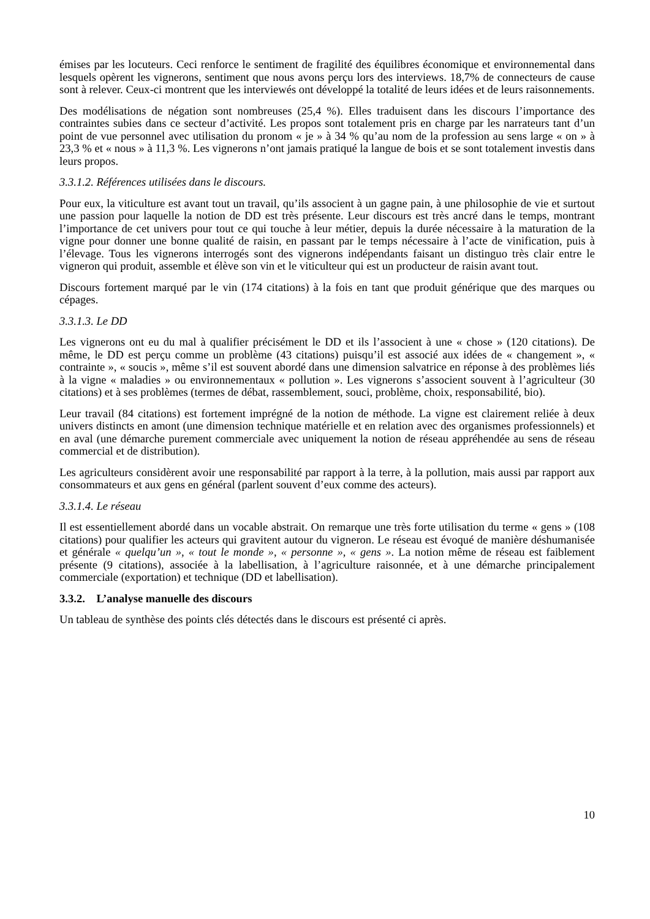émises par les locuteurs. Ceci renforce le sentiment de fragilité des équilibres économique et environnemental dans lesquels opèrent les vignerons, sentiment que nous avons perçu lors des interviews. 18,7% de connecteurs de cause sont à relever. Ceux-ci montrent que les interviewés ont développé la totalité de leurs idées et de leurs raisonnements.
Des modélisations de négation sont nombreuses (25,4 %). Elles traduisent dans les discours l’importance des contraintes subies dans ce secteur d’activité. Les propos sont totalement pris en charge par les narrateurs tant d’un point de vue personnel avec utilisation du pronom « je » à 34 % qu’au nom de la profession au sens large « on » à 23,3 % et « nous » à 11,3 %. Les vignerons n’ont jamais pratiqué la langue de bois et se sont totalement investis dans leurs propos.
3.3.1.2. Références utilisées dans le discours.
Pour eux, la viticulture est avant tout un travail, qu’ils associent à un gagne pain, à une philosophie de vie et surtout une passion pour laquelle la notion de DD est très présente. Leur discours est très ancré dans le temps, montrant l’importance de cet univers pour tout ce qui touche à leur métier, depuis la durée nécessaire à la maturation de la vigne pour donner une bonne qualité de raisin, en passant par le temps nécessaire à l’acte de vinification, puis à l’élevage. Tous les vignerons interrogés sont des vignerons indépendants faisant un distinguo très clair entre le vigneron qui produit, assemble et élève son vin et le viticulteur qui est un producteur de raisin avant tout.
Discours fortement marqué par le vin (174 citations) à la fois en tant que produit générique que des marques ou cépages.
3.3.1.3. Le DD
Les vignerons ont eu du mal à qualifier précisément le DD et ils l’associent à une « chose » (120 citations). De même, le DD est perçu comme un problème (43 citations) puisqu’il est associé aux idées de « changement », « contrainte », « soucis », même s’il est souvent abordé dans une dimension salvatrice en réponse à des problèmes liés à la vigne « maladies » ou environnementaux « pollution ». Les vignerons s’associent souvent à l’agriculteur (30 citations) et à ses problèmes (termes de débat, rassemblement, souci, problème, choix, responsabilité, bio).
Leur travail (84 citations) est fortement imprégné de la notion de méthode. La vigne est clairement reliée à deux univers distincts en amont (une dimension technique matérielle et en relation avec des organismes professionnels) et en aval (une démarche purement commerciale avec uniquement la notion de réseau appréhendée au sens de réseau commercial et de distribution).
Les agriculteurs considèrent avoir une responsabilité par rapport à la terre, à la pollution, mais aussi par rapport aux consommateurs et aux gens en général (parlent souvent d’eux comme des acteurs).
3.3.1.4. Le réseau
Il est essentiellement abordé dans un vocable abstrait. On remarque une très forte utilisation du terme « gens » (108 citations) pour qualifier les acteurs qui gravitent autour du vigneron. Le réseau est évoqué de manière déshumanisée et générale « quelqu’un », « tout le monde », « personne », « gens ». La notion même de réseau est faiblement présente (9 citations), associée à la labellisation, à l’agriculture raisonnée, et à une démarche principalement commerciale (exportation) et technique (DD et labellisation).
3.3.2. L’analyse manuelle des discours
Un tableau de synthèse des points clés détectés dans le discours est présenté ci après.
10